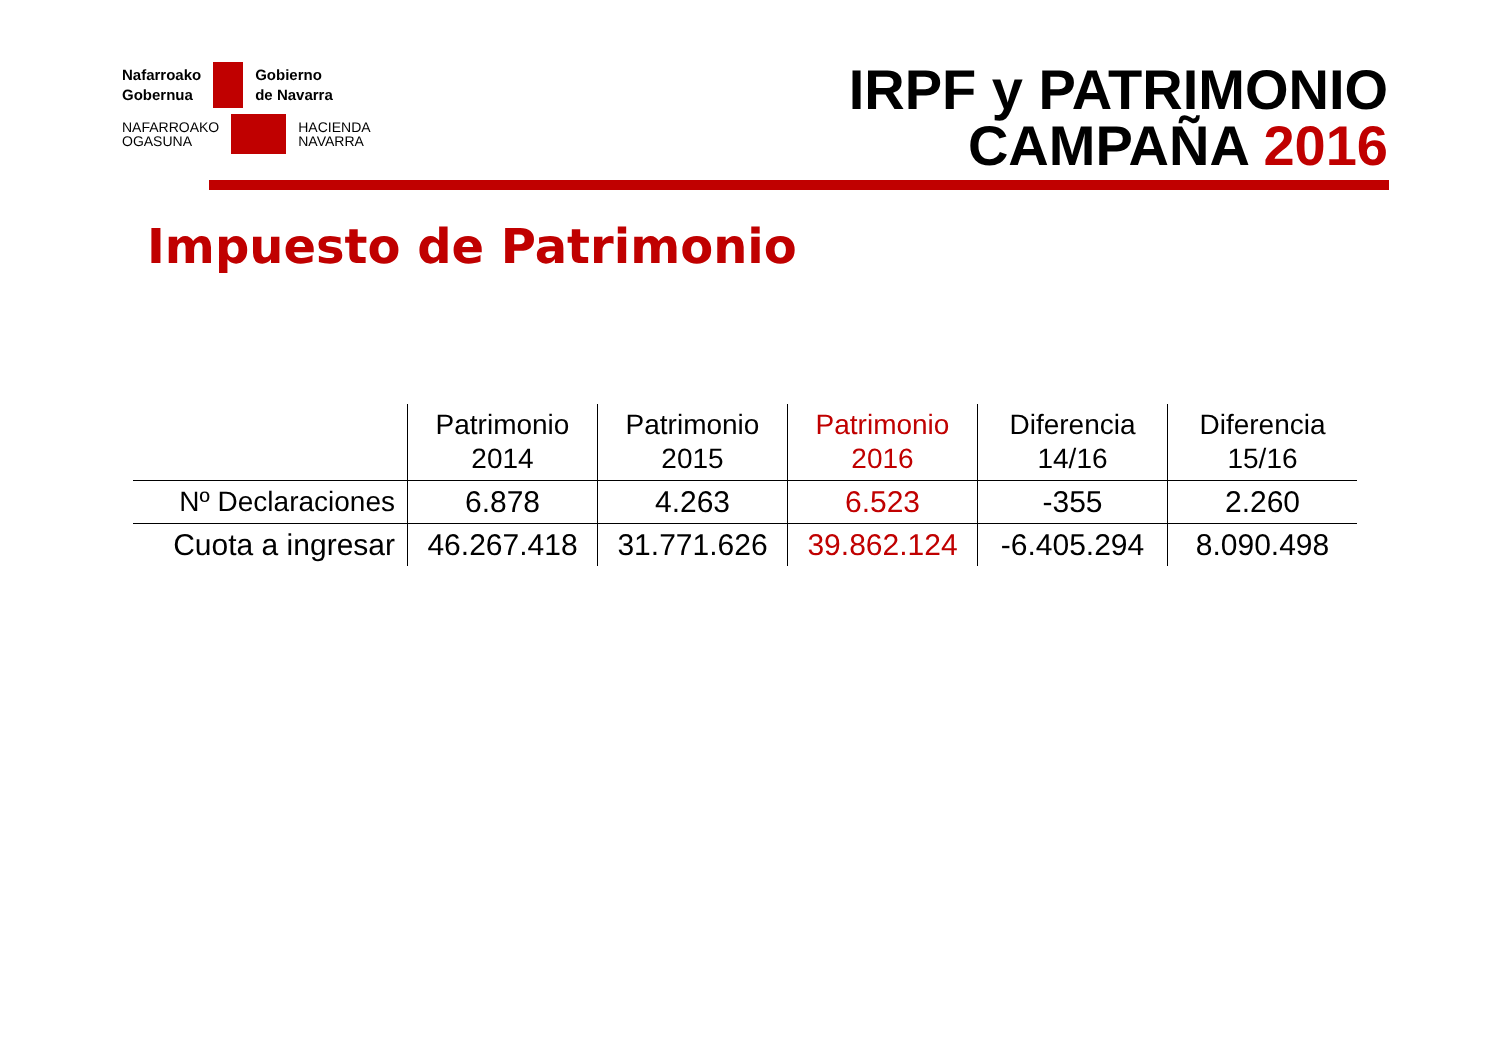Nafarroako
Gobernua
Gobierno
de Navarra
NAFARROAKO
OGASUNA
HACIENDA
NAVARRA
IRPF y PATRIMONIO
CAMPAÑA 2016
Impuesto de Patrimonio
| | Patrimonio 2014 | Patrimonio 2015 | Patrimonio 2016 | Diferencia 14/16 | Diferencia 15/16 |
| --- | --- | --- | --- | --- | --- |
| Nº Declaraciones | 6.878 | 4.263 | 6.523 | -355 | 2.260 |
| Cuota a ingresar | 46.267.418 | 31.771.626 | 39.862.124 | -6.405.294 | 8.090.498 |